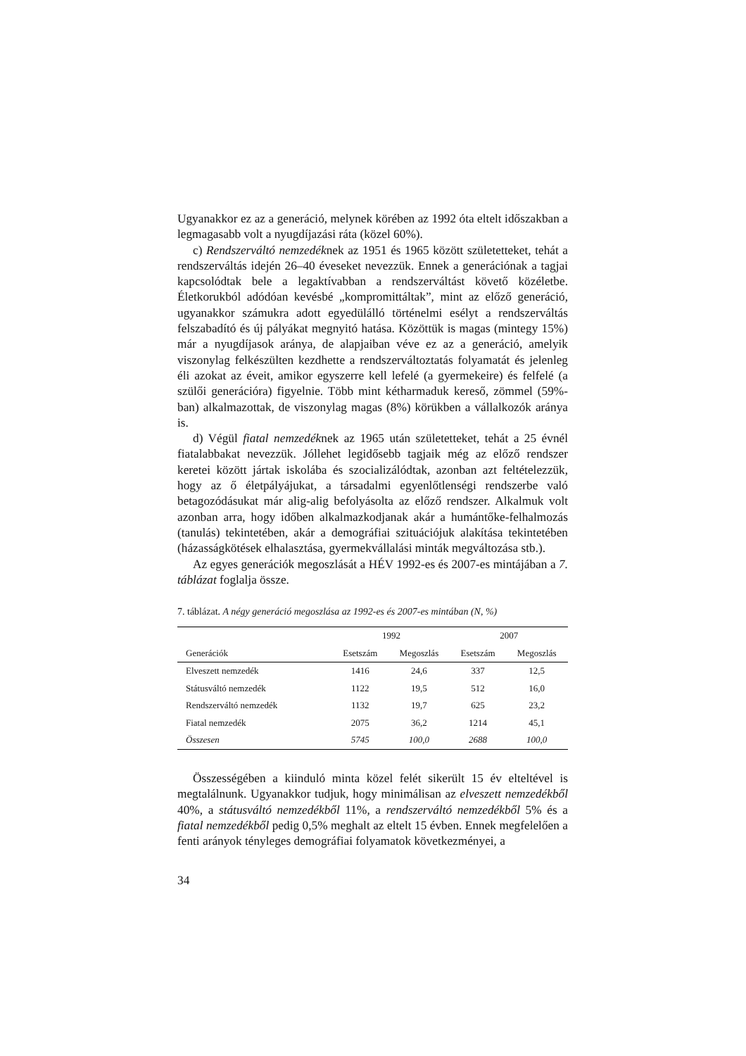Ugyanakkor ez az a generáció, melynek körében az 1992 óta eltelt időszakban a legmagasabb volt a nyugdíjazási ráta (közel 60%).
c) Rendszerváltó nemzedéknek az 1951 és 1965 között születetteket, tehát a rendszerváltás idején 26–40 éveseket nevezzük. Ennek a generációnak a tagjai kapcsolódtak bele a legaktívabban a rendszerváltást követő közéletbe. Életkorukból adódóan kevésbé „kompromittáltak”, mint az előző generáció, ugyanakkor számukra adott egyedülálló történelmi esélyt a rendszerváltás felszabadító és új pályákat megnyitó hatása. Közöttük is magas (mintegy 15%) már a nyugdíjasok aránya, de alapjaiban véve ez az a generáció, amelyik viszonylag felkészülten kezdhette a rendszerváltoztatás folyamatát és jelenleg éli azokat az éveit, amikor egyszerre kell lefelé (a gyermekeire) és felfelé (a szülői generációra) figyelnie. Több mint kétharmaduk kereső, zömmel (59%-ban) alkalmazottak, de viszonylag magas (8%) körükben a vállalkozók aránya is.
d) Végül fiatal nemzedéknek az 1965 után születetteket, tehát a 25 évnél fiatalabbakat nevezzük. Jóllehet legidősebb tagjaik még az előző rendszer keretei között jártak iskolába és szocializálódtak, azonban azt feltételezzük, hogy az ő életpályájukat, a társadalmi egyenlőtlenségi rendszerbe való betagozódásukat már alig-alig befolyásolta az előző rendszer. Alkalmuk volt azonban arra, hogy időben alkalmazkodjanak akár a humántőke-felhalmozás (tanulás) tekintetében, akár a demográfiai szituációjuk alakítása tekintetében (házasságkötések elhalasztása, gyermekvállalási minták megváltozása stb.).
Az egyes generációk megoszlását a HÉV 1992-es és 2007-es mintájában a 7. táblázat foglalja össze.
7. táblázat. A négy generáció megoszlása az 1992-es és 2007-es mintában (N, %)
| | 1992 | | 2007 | |
| --- | --- | --- | --- | --- |
| Generációk | Esetszám | Megoszlás | Esetszám | Megoszlás |
| Elveszett nemzedék | 1416 | 24,6 | 337 | 12,5 |
| Státusváltó nemzedék | 1122 | 19,5 | 512 | 16,0 |
| Rendszerváltó nemzedék | 1132 | 19,7 | 625 | 23,2 |
| Fiatal nemzedék | 2075 | 36,2 | 1214 | 45,1 |
| Összesen | 5745 | 100,0 | 2688 | 100,0 |
Összességében a kiinduló minta közel felét sikerült 15 év elteltével is megtalálnunk. Ugyanakkor tudjuk, hogy minimálisan az elveszett nemzedékből 40%, a státusváltó nemzedékből 11%, a rendszerváltó nemzedékből 5% és a fiatal nemzedékből pedig 0,5% meghalt az eltelt 15 évben. Ennek megfelelően a fenti arányok tényleges demográfiai folyamatok következményei, a
34